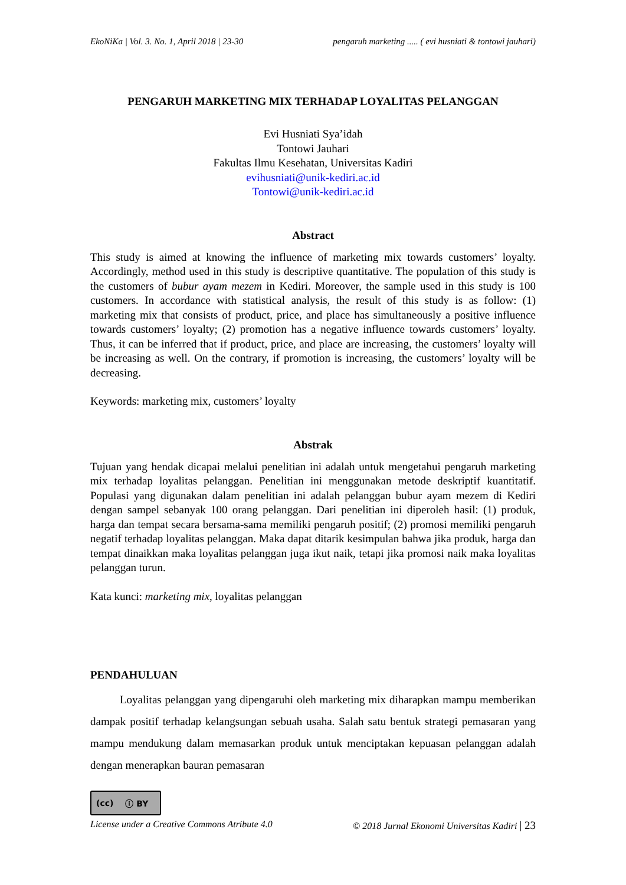EkoNiKa | Vol. 3. No. 1, April 2018 | 23-30 pengaruh marketing ..... ( evi husniati & tontowi jauhari)
PENGARUH MARKETING MIX TERHADAP LOYALITAS PELANGGAN
Evi Husniati Sya’idah
Tontowi Jauhari
Fakultas Ilmu Kesehatan, Universitas Kadiri
evihusniati@unik-kediri.ac.id
Tontowi@unik-kediri.ac.id
Abstract
This study is aimed at knowing the influence of marketing mix towards customers’ loyalty. Accordingly, method used in this study is descriptive quantitative. The population of this study is the customers of bubur ayam mezem in Kediri. Moreover, the sample used in this study is 100 customers. In accordance with statistical analysis, the result of this study is as follow: (1) marketing mix that consists of product, price, and place has simultaneously a positive influence towards customers’ loyalty; (2) promotion has a negative influence towards customers’ loyalty. Thus, it can be inferred that if product, price, and place are increasing, the customers’ loyalty will be increasing as well. On the contrary, if promotion is increasing, the customers’ loyalty will be decreasing.
Keywords: marketing mix, customers’ loyalty
Abstrak
Tujuan yang hendak dicapai melalui penelitian ini adalah untuk mengetahui pengaruh marketing mix terhadap loyalitas pelanggan. Penelitian ini menggunakan metode deskriptif kuantitatif. Populasi yang digunakan dalam penelitian ini adalah pelanggan bubur ayam mezem di Kediri dengan sampel sebanyak 100 orang pelanggan. Dari penelitian ini diperoleh hasil: (1) produk, harga dan tempat secara bersama-sama memiliki pengaruh positif; (2) promosi memiliki pengaruh negatif terhadap loyalitas pelanggan. Maka dapat ditarik kesimpulan bahwa jika produk, harga dan tempat dinaikkan maka loyalitas pelanggan juga ikut naik, tetapi jika promosi naik maka loyalitas pelanggan turun.
Kata kunci: marketing mix, loyalitas pelanggan
PENDAHULUAN
Loyalitas pelanggan yang dipengaruhi oleh marketing mix diharapkan mampu memberikan dampak positif terhadap kelangsungan sebuah usaha. Salah satu bentuk strategi pemasaran yang mampu mendukung dalam memasarkan produk untuk menciptakan kepuasan pelanggan adalah dengan menerapkan bauran pemasaran
(cc) ⓘ BY
License under a Creative Commons Atribute 4.0 © 2018 Jurnal Ekonomi Universitas Kadiri | 23